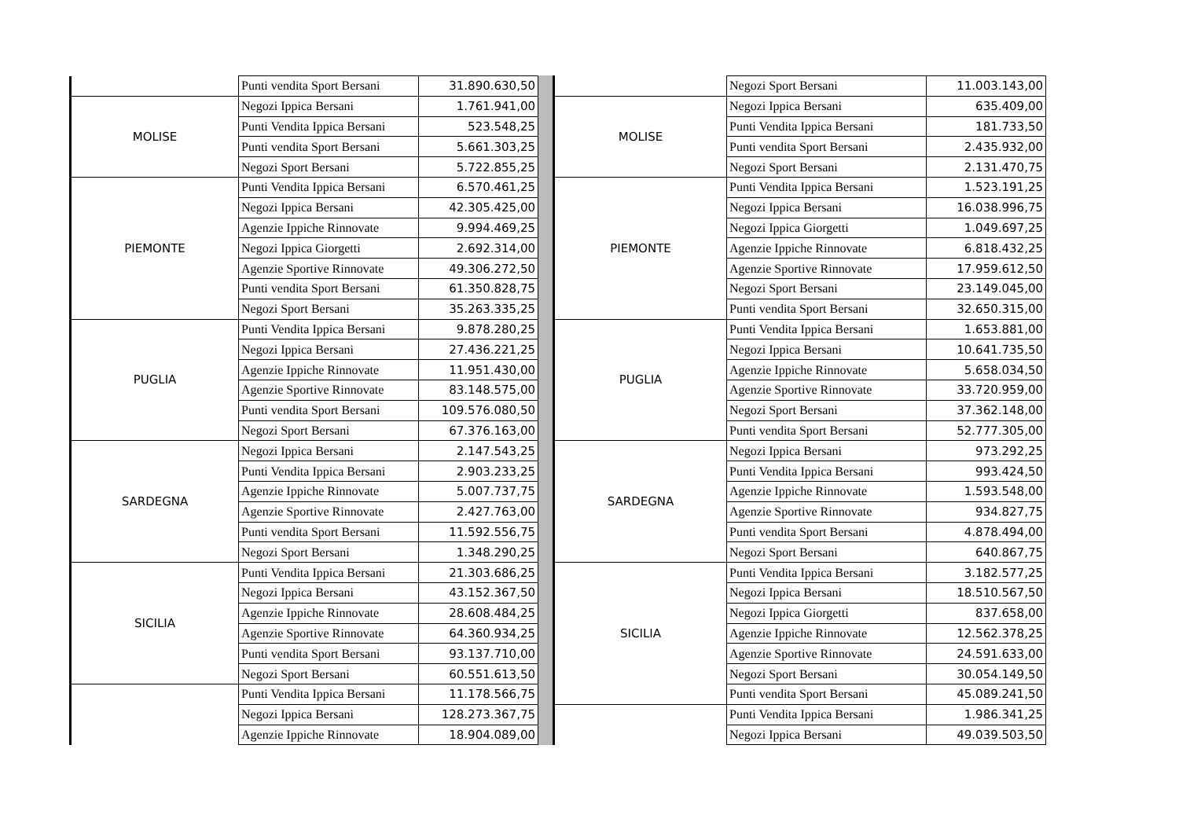| | Punti vendita Sport Bersani | 31.890.630,50 |
| MOLISE | Negozi Ippica Bersani | 1.761.941,00 |
| | Punti Vendita Ippica Bersani | 523.548,25 |
| | Punti vendita Sport Bersani | 5.661.303,25 |
| | Negozi Sport Bersani | 5.722.855,25 |
| PIEMONTE | Punti Vendita Ippica Bersani | 6.570.461,25 |
| | Negozi Ippica Bersani | 42.305.425,00 |
| | Agenzie Ippiche Rinnovate | 9.994.469,25 |
| | Negozi Ippica Giorgetti | 2.692.314,00 |
| | Agenzie Sportive Rinnovate | 49.306.272,50 |
| | Punti vendita Sport Bersani | 61.350.828,75 |
| | Negozi Sport Bersani | 35.263.335,25 |
| PUGLIA | Punti Vendita Ippica Bersani | 9.878.280,25 |
| | Negozi Ippica Bersani | 27.436.221,25 |
| | Agenzie Ippiche Rinnovate | 11.951.430,00 |
| | Agenzie Sportive Rinnovate | 83.148.575,00 |
| | Punti vendita Sport Bersani | 109.576.080,50 |
| | Negozi Sport Bersani | 67.376.163,00 |
| SARDEGNA | Negozi Ippica Bersani | 2.147.543,25 |
| | Punti Vendita Ippica Bersani | 2.903.233,25 |
| | Agenzie Ippiche Rinnovate | 5.007.737,75 |
| | Agenzie Sportive Rinnovate | 2.427.763,00 |
| | Punti vendita Sport Bersani | 11.592.556,75 |
| | Negozi Sport Bersani | 1.348.290,25 |
| SICILIA | Punti Vendita Ippica Bersani | 21.303.686,25 |
| | Negozi Ippica Bersani | 43.152.367,50 |
| | Agenzie Ippiche Rinnovate | 28.608.484,25 |
| | Agenzie Sportive Rinnovate | 64.360.934,25 |
| | Punti vendita Sport Bersani | 93.137.710,00 |
| | Negozi Sport Bersani | 60.551.613,50 |
| | Punti Vendita Ippica Bersani | 11.178.566,75 |
| | Negozi Ippica Bersani | 128.273.367,75 |
| | Agenzie Ippiche Rinnovate | 18.904.089,00 |
| | Negozi Sport Bersani | 11.003.143,00 |
| MOLISE | Negozi Ippica Bersani | 635.409,00 |
| | Punti Vendita Ippica Bersani | 181.733,50 |
| | Punti vendita Sport Bersani | 2.435.932,00 |
| | Negozi Sport Bersani | 2.131.470,75 |
| PIEMONTE | Punti Vendita Ippica Bersani | 1.523.191,25 |
| | Negozi Ippica Bersani | 16.038.996,75 |
| | Negozi Ippica Giorgetti | 1.049.697,25 |
| | Agenzie Ippiche Rinnovate | 6.818.432,25 |
| | Agenzie Sportive Rinnovate | 17.959.612,50 |
| | Negozi Sport Bersani | 23.149.045,00 |
| | Punti vendita Sport Bersani | 32.650.315,00 |
| PUGLIA | Punti Vendita Ippica Bersani | 1.653.881,00 |
| | Negozi Ippica Bersani | 10.641.735,50 |
| | Agenzie Ippiche Rinnovate | 5.658.034,50 |
| | Agenzie Sportive Rinnovate | 33.720.959,00 |
| | Negozi Sport Bersani | 37.362.148,00 |
| | Punti vendita Sport Bersani | 52.777.305,00 |
| SARDEGNA | Negozi Ippica Bersani | 973.292,25 |
| | Punti Vendita Ippica Bersani | 993.424,50 |
| | Agenzie Ippiche Rinnovate | 1.593.548,00 |
| | Agenzie Sportive Rinnovate | 934.827,75 |
| | Punti vendita Sport Bersani | 4.878.494,00 |
| | Negozi Sport Bersani | 640.867,75 |
| SICILIA | Punti Vendita Ippica Bersani | 3.182.577,25 |
| | Negozi Ippica Bersani | 18.510.567,50 |
| | Negozi Ippica Giorgetti | 837.658,00 |
| | Agenzie Ippiche Rinnovate | 12.562.378,25 |
| | Agenzie Sportive Rinnovate | 24.591.633,00 |
| | Negozi Sport Bersani | 30.054.149,50 |
| | Punti vendita Sport Bersani | 45.089.241,50 |
| | Punti Vendita Ippica Bersani | 1.986.341,25 |
| | Negozi Ippica Bersani | 49.039.503,50 |